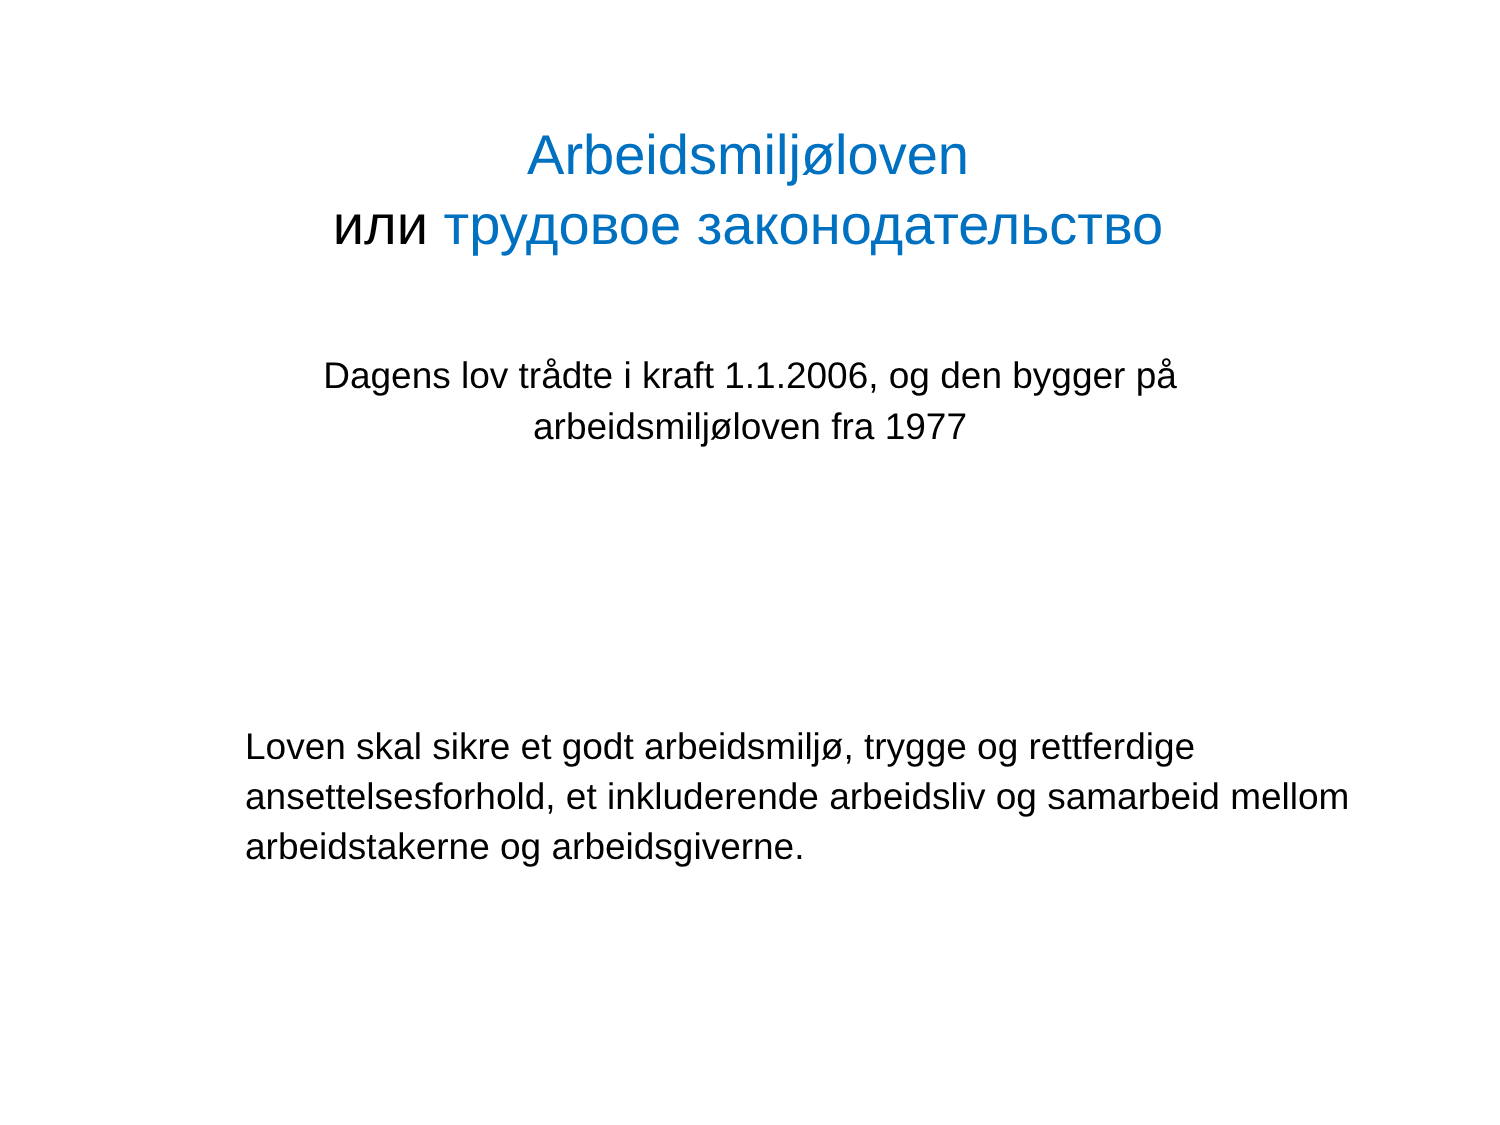Arbeidsmiljøloven
или трудовое законодательство
Dagens lov trådte i kraft 1.1.2006, og den bygger på
arbeidsmiljøloven fra 1977
Loven skal sikre et godt arbeidsmiljø, trygge og rettferdige ansettelsesforhold, et inkluderende arbeidsliv og samarbeid mellom arbeidstakerne og arbeidsgiverne.